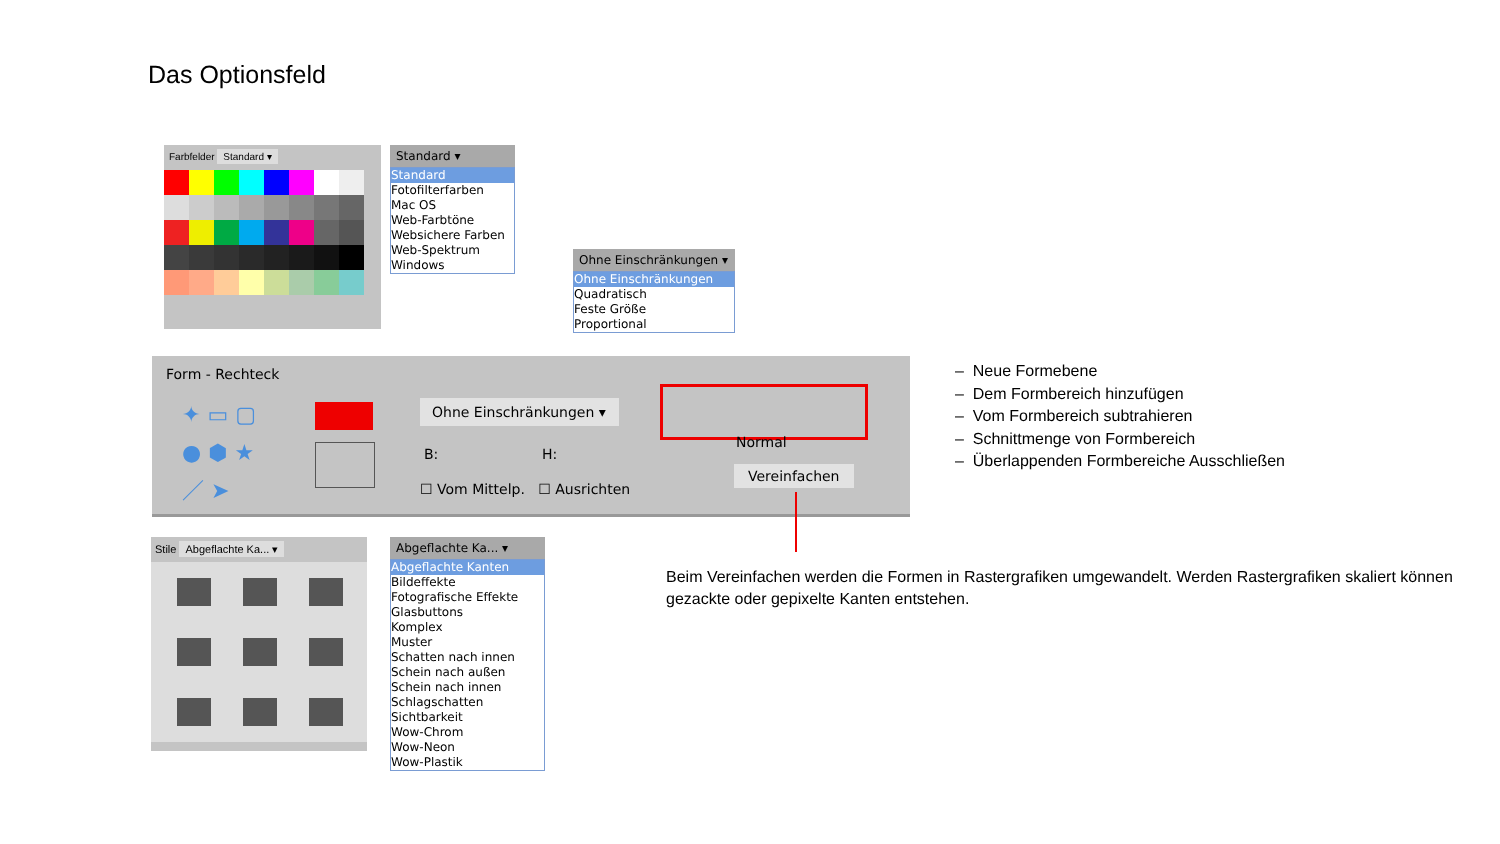Das Optionsfeld
Farbfelder Standard ▾
Standard ▾
Standard
Fotofilterfarben
Mac OS
Web-Farbtöne
Websichere Farben
Web-Spektrum
Windows
Ohne Einschränkungen ▾
Ohne Einschränkungen
Quadratisch
Feste Größe
Proportional
Form - Rechteck
✦ ▭ ▢
● ⬢ ★
／ ➤
Ohne Einschränkungen ▾
B: H:
☐ Vom Mittelp. ☐ Ausrichten
Normal
Vereinfachen
– Neue Formebene
– Dem Formbereich hinzufügen
– Vom Formbereich subtrahieren
– Schnittmenge von Formbereich
– Überlappenden Formbereiche Ausschließen
Beim Vereinfachen werden die Formen in Rastergrafiken umgewandelt. Werden Rastergrafiken skaliert können gezackte oder gepixelte Kanten entstehen.
Stile Abgeflachte Ka... ▾
Abgeflachte Ka... ▾
Abgeflachte Kanten
Bildeffekte
Fotografische Effekte
Glasbuttons
Komplex
Muster
Schatten nach innen
Schein nach außen
Schein nach innen
Schlagschatten
Sichtbarkeit
Wow-Chrom
Wow-Neon
Wow-Plastik